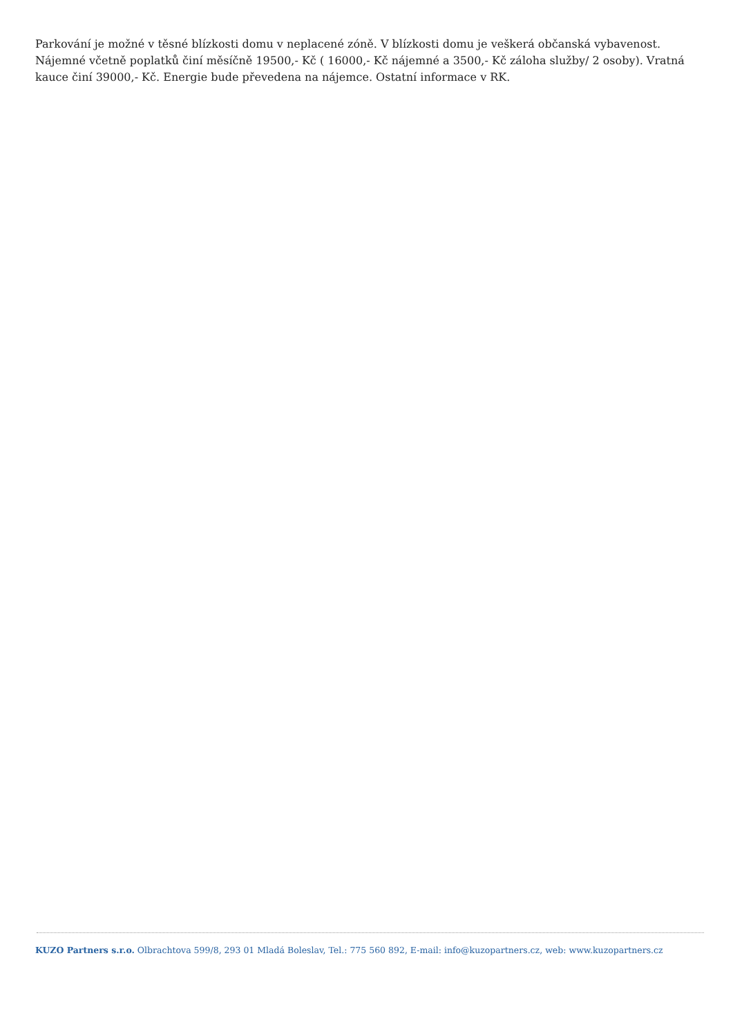Parkování je možné v těsné blízkosti domu v neplacené zóně. V blízkosti domu je veškerá občanská vybavenost. Nájemné včetně poplatků činí měsíčně 19500,- Kč ( 16000,- Kč nájemné a 3500,- Kč záloha služby/ 2 osoby). Vratná kauce činí 39000,- Kč. Energie bude převedena na nájemce. Ostatní informace v RK.
KUZO Partners s.r.o. Olbrachtova 599/8, 293 01 Mladá Boleslav, Tel.: 775 560 892, E-mail: info@kuzopartners.cz, web: www.kuzopartners.cz